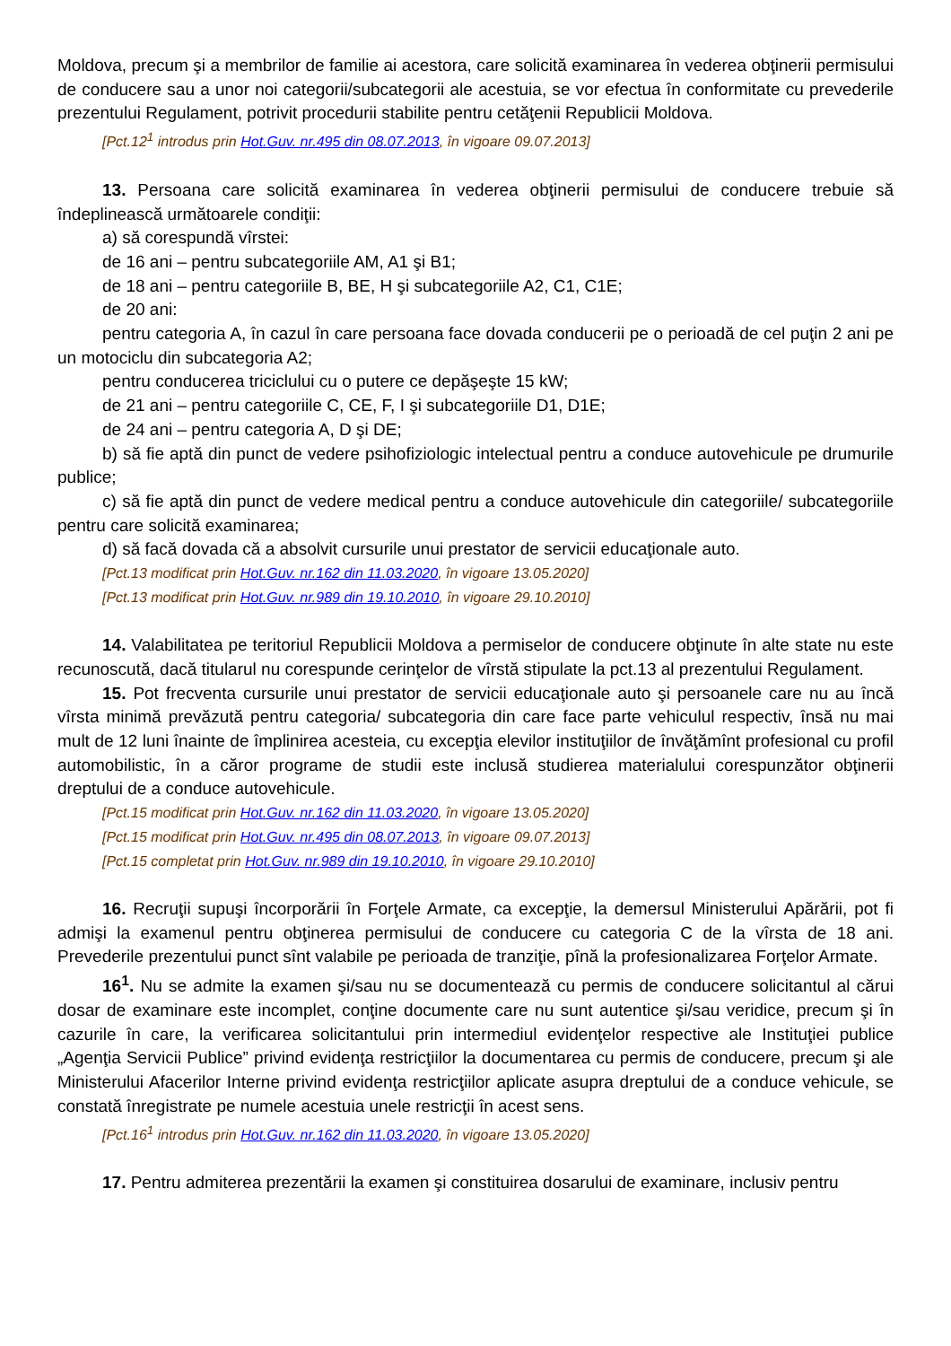Moldova, precum şi a membrilor de familie ai acestora, care solicită examinarea în vederea obţinerii permisului de conducere sau a unor noi categorii/subcategorii ale acestuia, se vor efectua în conformitate cu prevederile prezentului Regulament, potrivit procedurii stabilite pentru cetăţenii Republicii Moldova.
[Pct.12<sup>1</sup> introdus prin Hot.Guv. nr.495 din 08.07.2013, în vigoare 09.07.2013]
13. Persoana care solicită examinarea în vederea obţinerii permisului de conducere trebuie să îndeplinească următoarele condiţii:
a) să corespundă vîrstei:
de 16 ani – pentru subcategoriile AM, A1 şi B1;
de 18 ani – pentru categoriile B, BE, H şi subcategoriile A2, C1, C1E;
de 20 ani:
pentru categoria A, în cazul în care persoana face dovada conducerii pe o perioadă de cel puţin 2 ani pe un motociclu din subcategoria A2;
pentru conducerea triciclului cu o putere ce depăşeşte 15 kW;
de 21 ani – pentru categoriile C, CE, F, I şi subcategoriile D1, D1E;
de 24 ani – pentru categoria A, D şi DE;
b) să fie aptă din punct de vedere psihofiziologic intelectual pentru a conduce autovehicule pe drumurile publice;
c) să fie aptă din punct de vedere medical pentru a conduce autovehicule din categoriile/ subcategoriile pentru care solicită examinarea;
d) să facă dovada că a absolvit cursurile unui prestator de servicii educaţionale auto.
[Pct.13 modificat prin Hot.Guv. nr.162 din 11.03.2020, în vigoare 13.05.2020]
[Pct.13 modificat prin Hot.Guv. nr.989 din 19.10.2010, în vigoare 29.10.2010]
14. Valabilitatea pe teritoriul Republicii Moldova a permiselor de conducere obţinute în alte state nu este recunoscută, dacă titularul nu corespunde cerinţelor de vîrstă stipulate la pct.13 al prezentului Regulament.
15. Pot frecventa cursurile unui prestator de servicii educaţionale auto şi persoanele care nu au încă vîrsta minimă prevăzută pentru categoria/ subcategoria din care face parte vehiculul respectiv, însă nu mai mult de 12 luni înainte de împlinirea acesteia, cu excepţia elevilor instituţiilor de învăţămînt profesional cu profil automobilistic, în a căror programe de studii este inclusă studierea materialului corespunzător obţinerii dreptului de a conduce autovehicule.
[Pct.15 modificat prin Hot.Guv. nr.162 din 11.03.2020, în vigoare 13.05.2020]
[Pct.15 modificat prin Hot.Guv. nr.495 din 08.07.2013, în vigoare 09.07.2013]
[Pct.15 completat prin Hot.Guv. nr.989 din 19.10.2010, în vigoare 29.10.2010]
16. Recruţii supuşi încorporării în Forţele Armate, ca excepţie, la demersul Ministerului Apărării, pot fi admişi la examenul pentru obţinerea permisului de conducere cu categoria C de la vîrsta de 18 ani. Prevederile prezentului punct sînt valabile pe perioada de tranziţie, pînă la profesionalizarea Forţelor Armate.
16<sup>1</sup>. Nu se admite la examen şi/sau nu se documentează cu permis de conducere solicitantul al cărui dosar de examinare este incomplet, conţine documente care nu sunt autentice şi/sau veridice, precum şi în cazurile în care, la verificarea solicitantului prin intermediul evidenţelor respective ale Instituţiei publice „Agenţia Servicii Publice” privind evidenţa restricţiilor la documentarea cu permis de conducere, precum şi ale Ministerului Afacerilor Interne privind evidenţa restricţiilor aplicate asupra dreptului de a conduce vehicule, se constată înregistrate pe numele acestuia unele restricţii în acest sens.
[Pct.16<sup>1</sup> introdus prin Hot.Guv. nr.162 din 11.03.2020, în vigoare 13.05.2020]
17. Pentru admiterea prezentării la examen şi constituirea dosarului de examinare, inclusiv pentru